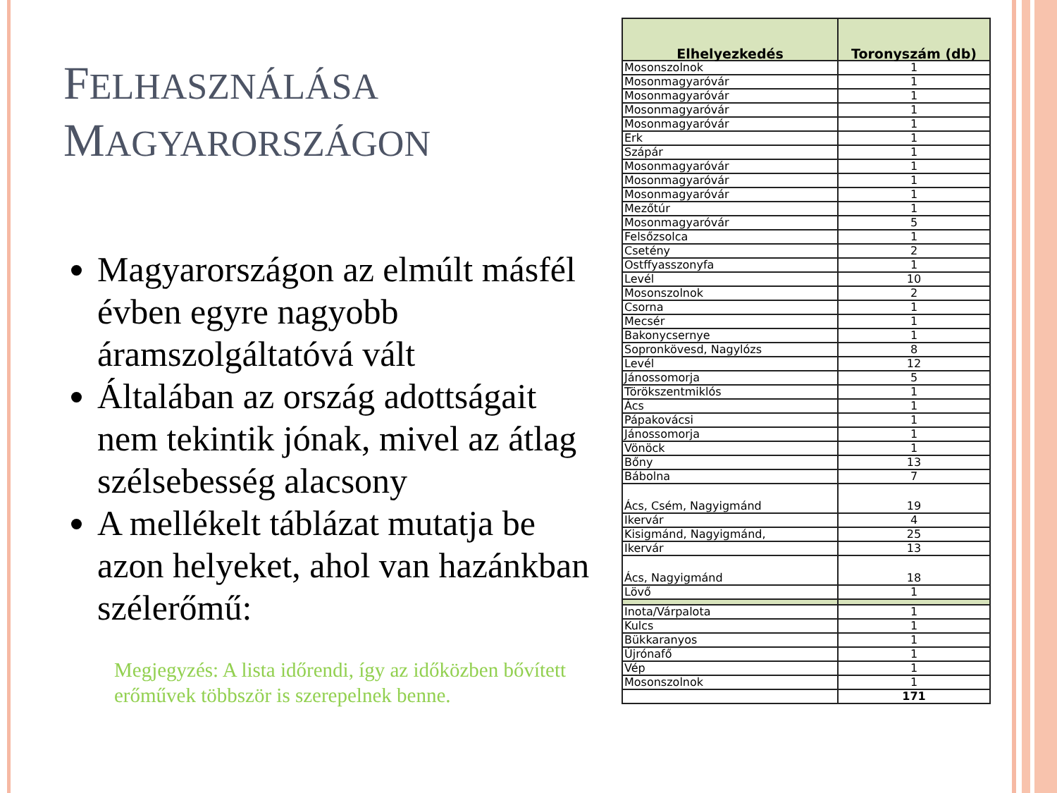FELHASZNÁLÁSA
MAGYARORSZÁGON
Magyarországon az elmúlt másfél évben egyre nagyobb áramszolgáltatóvá vált
Általában az ország adottságait nem tekintik jónak, mivel az átlag szélsebesség alacsony
A mellékelt táblázat mutatja be azon helyeket, ahol van hazánkban szélerőmű:
Megjegyzés: A lista időrendi, így az időközben bővített erőművek többször is szerepelnek benne.
| Elhelyezkedés | Toronyszám (db) |
| --- | --- |
| Mosonszolnok | 1 |
| Mosonmagyaróvár | 1 |
| Mosonmagyaróvár | 1 |
| Mosonmagyaróvár | 1 |
| Mosonmagyaróvár | 1 |
| Erk | 1 |
| Szápár | 1 |
| Mosonmagyaróvár | 1 |
| Mosonmagyaróvár | 1 |
| Mosonmagyaróvár | 1 |
| Mezőtúr | 1 |
| Mosonmagyaróvár | 5 |
| Felsőzsolca | 1 |
| Csetény | 2 |
| Ostffyasszonyfa | 1 |
| Levél | 10 |
| Mosonszolnok | 2 |
| Csorna | 1 |
| Mecsér | 1 |
| Bakonycsernye | 1 |
| Sopronkövesd, Nagylózs | 8 |
| Levél | 12 |
| Jánossomorja | 5 |
| Törökszentmiklós | 1 |
| Ács | 1 |
| Pápakovácsi | 1 |
| Jánossomorja | 1 |
| Vönöck | 1 |
| Bőny | 13 |
| Bábolna | 7 |
| Ács, Csém, Nagyigmánd | 19 |
| Ikervár | 4 |
| Kisigmánd, Nagyigmánd, | 25 |
| Ikervár | 13 |
| Ács, Nagyigmánd | 18 |
| Lövő | 1 |
| Inota/Várpalota | 1 |
| Kulcs | 1 |
| Bükkaranyos | 1 |
| Újrónafő | 1 |
| Vép | 1 |
| Mosonszolnok | 1 |
| | 171 |